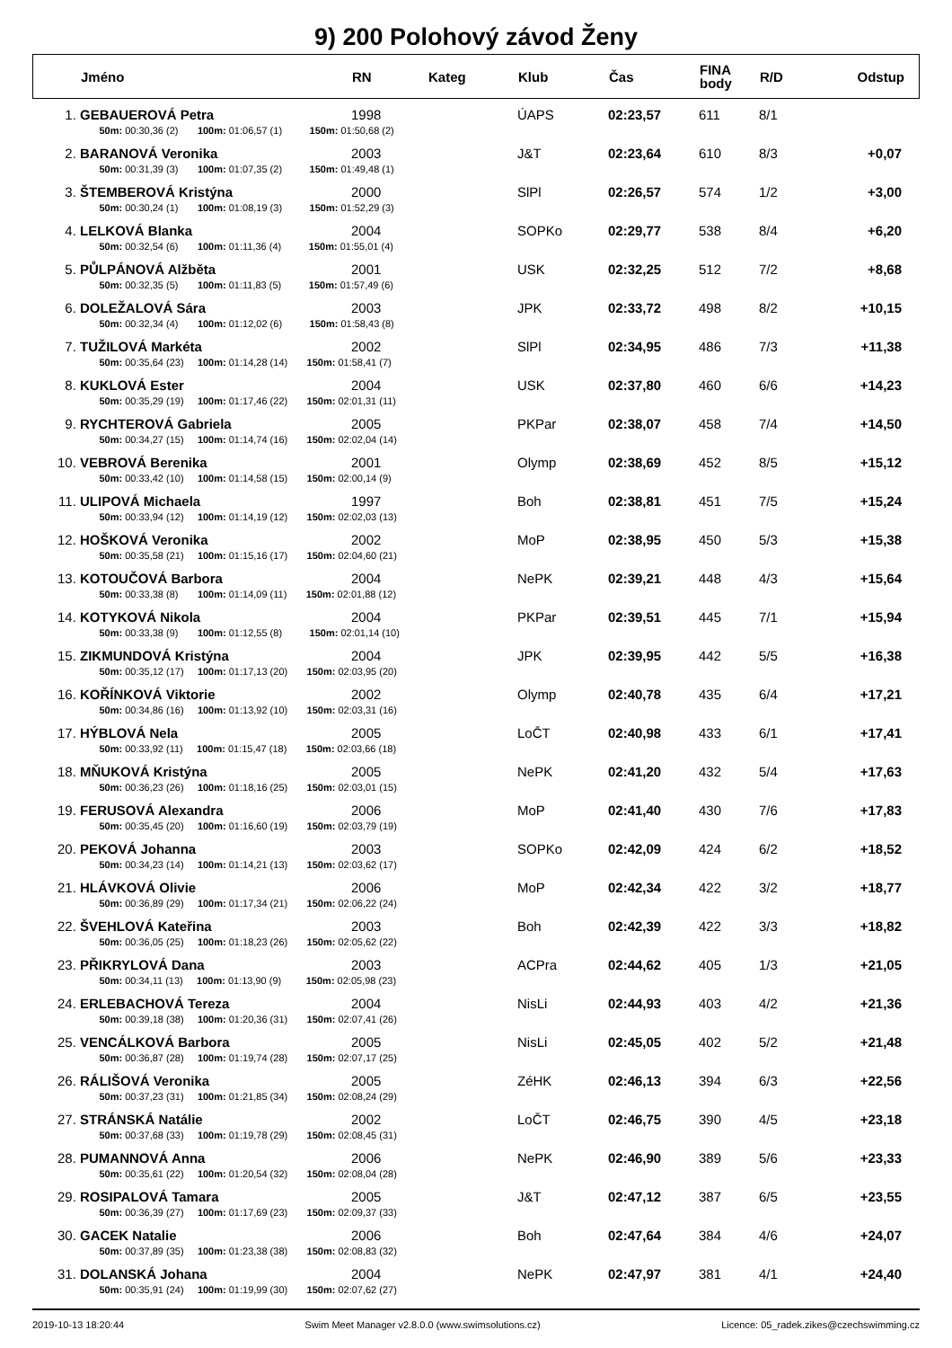9) 200 Polohový závod Ženy
| | Jméno | RN | Kateg | Klub | Čas | FINA body | R/D | Odstup |
| --- | --- | --- | --- | --- | --- | --- | --- | --- |
| 1. | GEBAUEROVÁ Petra | 1998 | | ÚAPS | 02:23,57 | 611 | 8/1 | |
| | 50m: 00:30,36 (2) 100m: 01:06,57 (1) 150m: 01:50,68 (2) | | | | | | | |
| 2. | BARANOVÁ Veronika | 2003 | | J&T | 02:23,64 | 610 | 8/3 | +0,07 |
| | 50m: 00:31,39 (3) 100m: 01:07,35 (2) 150m: 01:49,48 (1) | | | | | | | |
| 3. | ŠTEMBEROVÁ Kristýna | 2000 | | SlPl | 02:26,57 | 574 | 1/2 | +3,00 |
| | 50m: 00:30,24 (1) 100m: 01:08,19 (3) 150m: 01:52,29 (3) | | | | | | | |
| 4. | LELKOVÁ Blanka | 2004 | | SOPKo | 02:29,77 | 538 | 8/4 | +6,20 |
| | 50m: 00:32,54 (6) 100m: 01:11,36 (4) 150m: 01:55,01 (4) | | | | | | | |
| 5. | PŮLPÁNOVÁ Alžběta | 2001 | | USK | 02:32,25 | 512 | 7/2 | +8,68 |
| | 50m: 00:32,35 (5) 100m: 01:11,83 (5) 150m: 01:57,49 (6) | | | | | | | |
| 6. | DOLEŽALOVÁ Sára | 2003 | | JPK | 02:33,72 | 498 | 8/2 | +10,15 |
| | 50m: 00:32,34 (4) 100m: 01:12,02 (6) 150m: 01:58,43 (8) | | | | | | | |
| 7. | TUŽILOVÁ Markéta | 2002 | | SlPl | 02:34,95 | 486 | 7/3 | +11,38 |
| | 50m: 00:35,64 (23) 100m: 01:14,28 (14) 150m: 01:58,41 (7) | | | | | | | |
| 8. | KUKLOVÁ Ester | 2004 | | USK | 02:37,80 | 460 | 6/6 | +14,23 |
| | 50m: 00:35,29 (19) 100m: 01:17,46 (22) 150m: 02:01,31 (11) | | | | | | | |
| 9. | RYCHTEROVÁ Gabriela | 2005 | | PKPar | 02:38,07 | 458 | 7/4 | +14,50 |
| | 50m: 00:34,27 (15) 100m: 01:14,74 (16) 150m: 02:02,04 (14) | | | | | | | |
| 10. | VEBROVÁ Berenika | 2001 | | Olymp | 02:38,69 | 452 | 8/5 | +15,12 |
| | 50m: 00:33,42 (10) 100m: 01:14,58 (15) 150m: 02:00,14 (9) | | | | | | | |
| 11. | ULIPOVÁ Michaela | 1997 | | Boh | 02:38,81 | 451 | 7/5 | +15,24 |
| | 50m: 00:33,94 (12) 100m: 01:14,19 (12) 150m: 02:02,03 (13) | | | | | | | |
| 12. | HOŠKOVÁ Veronika | 2002 | | MoP | 02:38,95 | 450 | 5/3 | +15,38 |
| | 50m: 00:35,58 (21) 100m: 01:15,16 (17) 150m: 02:04,60 (21) | | | | | | | |
| 13. | KOTOUČOVÁ Barbora | 2004 | | NePK | 02:39,21 | 448 | 4/3 | +15,64 |
| | 50m: 00:33,38 (8) 100m: 01:14,09 (11) 150m: 02:01,88 (12) | | | | | | | |
| 14. | KOTYKOVÁ Nikola | 2004 | | PKPar | 02:39,51 | 445 | 7/1 | +15,94 |
| | 50m: 00:33,38 (9) 100m: 01:12,55 (8) 150m: 02:01,14 (10) | | | | | | | |
| 15. | ZIKMUNDOVÁ Kristýna | 2004 | | JPK | 02:39,95 | 442 | 5/5 | +16,38 |
| | 50m: 00:35,12 (17) 100m: 01:17,13 (20) 150m: 02:03,95 (20) | | | | | | | |
| 16. | KOŘÍNKOVÁ Viktorie | 2002 | | Olymp | 02:40,78 | 435 | 6/4 | +17,21 |
| | 50m: 00:34,86 (16) 100m: 01:13,92 (10) 150m: 02:03,31 (16) | | | | | | | |
| 17. | HÝBLOVÁ Nela | 2005 | | LoČT | 02:40,98 | 433 | 6/1 | +17,41 |
| | 50m: 00:33,92 (11) 100m: 01:15,47 (18) 150m: 02:03,66 (18) | | | | | | | |
| 18. | MŇUKOVÁ Kristýna | 2005 | | NePK | 02:41,20 | 432 | 5/4 | +17,63 |
| | 50m: 00:36,23 (26) 100m: 01:18,16 (25) 150m: 02:03,01 (15) | | | | | | | |
| 19. | FERUSOVÁ Alexandra | 2006 | | MoP | 02:41,40 | 430 | 7/6 | +17,83 |
| | 50m: 00:35,45 (20) 100m: 01:16,60 (19) 150m: 02:03,79 (19) | | | | | | | |
| 20. | PEKOVÁ Johanna | 2003 | | SOPKo | 02:42,09 | 424 | 6/2 | +18,52 |
| | 50m: 00:34,23 (14) 100m: 01:14,21 (13) 150m: 02:03,62 (17) | | | | | | | |
| 21. | HLÁVKOVÁ Olivie | 2006 | | MoP | 02:42,34 | 422 | 3/2 | +18,77 |
| | 50m: 00:36,89 (29) 100m: 01:17,34 (21) 150m: 02:06,22 (24) | | | | | | | |
| 22. | ŠVEHLOVÁ Kateřina | 2003 | | Boh | 02:42,39 | 422 | 3/3 | +18,82 |
| | 50m: 00:36,05 (25) 100m: 01:18,23 (26) 150m: 02:05,62 (22) | | | | | | | |
| 23. | PŘIKRYLOVÁ Dana | 2003 | | ACPra | 02:44,62 | 405 | 1/3 | +21,05 |
| | 50m: 00:34,11 (13) 100m: 01:13,90 (9) 150m: 02:05,98 (23) | | | | | | | |
| 24. | ERLEBACHOVÁ Tereza | 2004 | | NisLi | 02:44,93 | 403 | 4/2 | +21,36 |
| | 50m: 00:39,18 (38) 100m: 01:20,36 (31) 150m: 02:07,41 (26) | | | | | | | |
| 25. | VENCÁLKOVÁ Barbora | 2005 | | NisLi | 02:45,05 | 402 | 5/2 | +21,48 |
| | 50m: 00:36,87 (28) 100m: 01:19,74 (28) 150m: 02:07,17 (25) | | | | | | | |
| 26. | RÁLIŠOVÁ Veronika | 2005 | | ZéHK | 02:46,13 | 394 | 6/3 | +22,56 |
| | 50m: 00:37,23 (31) 100m: 01:21,85 (34) 150m: 02:08,24 (29) | | | | | | | |
| 27. | STRÁNSKÁ Natálie | 2002 | | LoČT | 02:46,75 | 390 | 4/5 | +23,18 |
| | 50m: 00:37,68 (33) 100m: 01:19,78 (29) 150m: 02:08,45 (31) | | | | | | | |
| 28. | PUMANNOVÁ Anna | 2006 | | NePK | 02:46,90 | 389 | 5/6 | +23,33 |
| | 50m: 00:35,61 (22) 100m: 01:20,54 (32) 150m: 02:08,04 (28) | | | | | | | |
| 29. | ROSIPALOVÁ Tamara | 2005 | | J&T | 02:47,12 | 387 | 6/5 | +23,55 |
| | 50m: 00:36,39 (27) 100m: 01:17,69 (23) 150m: 02:09,37 (33) | | | | | | | |
| 30. | GACEK Natalie | 2006 | | Boh | 02:47,64 | 384 | 4/6 | +24,07 |
| | 50m: 00:37,89 (35) 100m: 01:23,38 (38) 150m: 02:08,83 (32) | | | | | | | |
| 31. | DOLANSKÁ Johana | 2004 | | NePK | 02:47,97 | 381 | 4/1 | +24,40 |
| | 50m: 00:35,91 (24) 100m: 01:19,99 (30) 150m: 02:07,62 (27) | | | | | | | |
2019-10-13 18:20:44 Swim Meet Manager v2.8.0.0 (www.swimsolutions.cz) Licence: 05_radek.zikes@czechswimming.cz